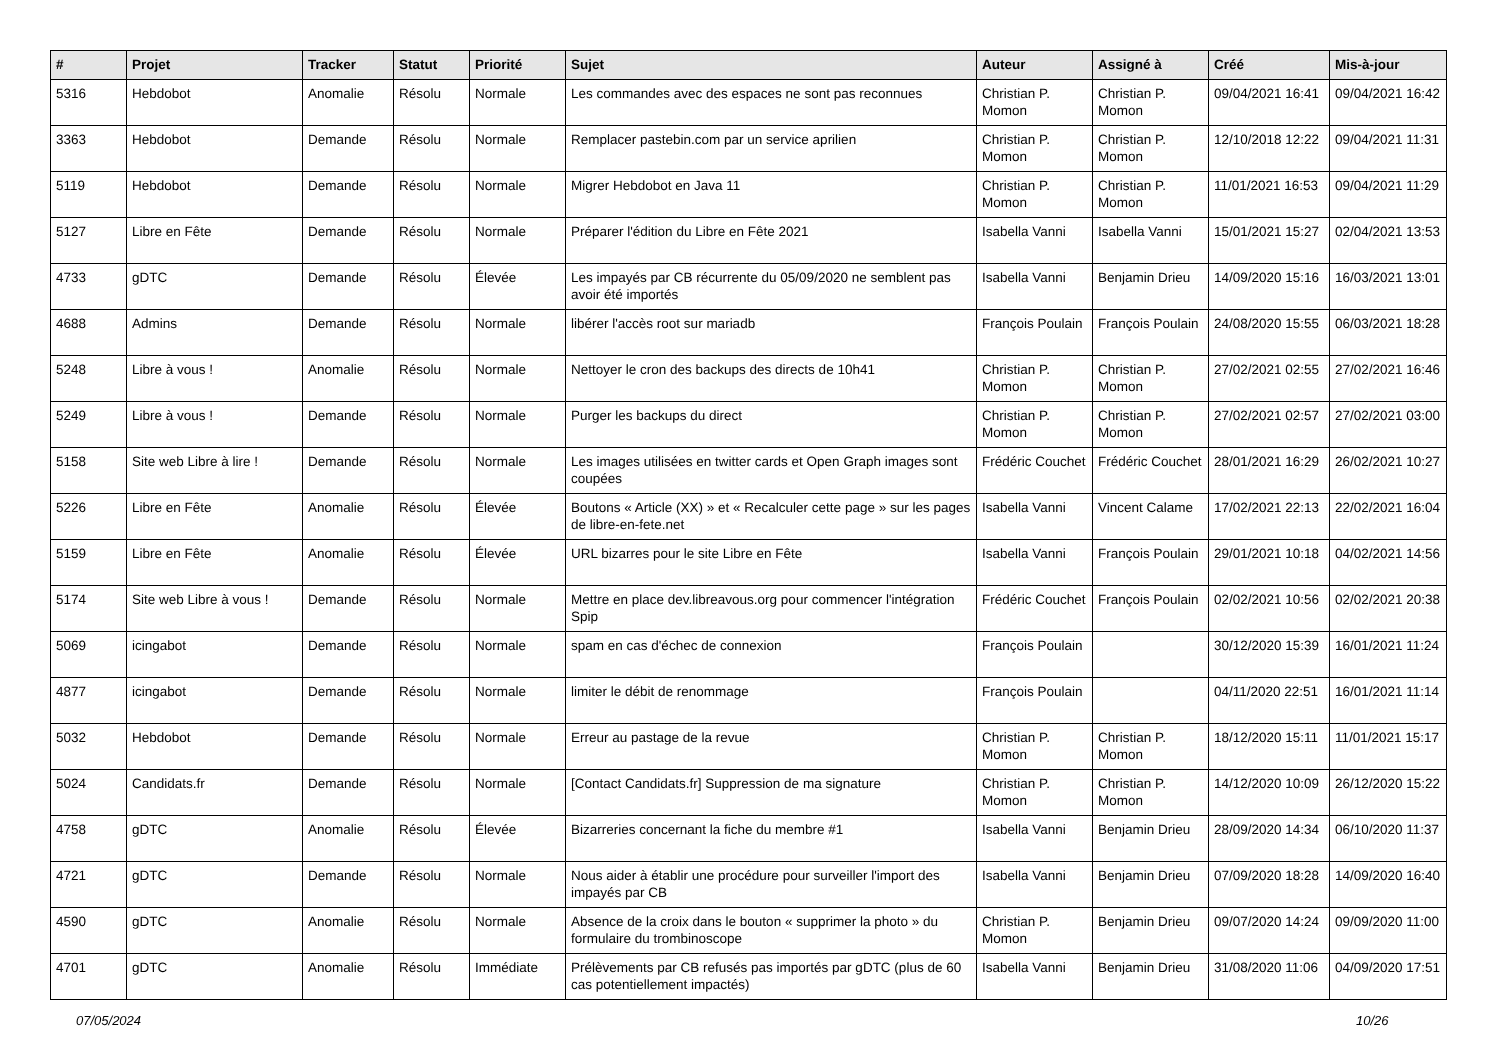| # | Projet | Tracker | Statut | Priorité | Sujet | Auteur | Assigné à | Créé | Mis-à-jour |
| --- | --- | --- | --- | --- | --- | --- | --- | --- | --- |
| 5316 | Hebdobot | Anomalie | Résolu | Normale | Les commandes avec des espaces ne sont pas reconnues | Christian P. Momon | Christian P. Momon | 09/04/2021 16:41 | 09/04/2021 16:42 |
| 3363 | Hebdobot | Demande | Résolu | Normale | Remplacer pastebin.com par un service aprilien | Christian P. Momon | Christian P. Momon | 12/10/2018 12:22 | 09/04/2021 11:31 |
| 5119 | Hebdobot | Demande | Résolu | Normale | Migrer Hebdobot en Java 11 | Christian P. Momon | Christian P. Momon | 11/01/2021 16:53 | 09/04/2021 11:29 |
| 5127 | Libre en Fête | Demande | Résolu | Normale | Préparer l'édition du Libre en Fête 2021 | Isabella Vanni | Isabella Vanni | 15/01/2021 15:27 | 02/04/2021 13:53 |
| 4733 | gDTC | Demande | Résolu | Élevée | Les impayés par CB récurrente du 05/09/2020 ne semblent pas avoir été importés | Isabella Vanni | Benjamin Drieu | 14/09/2020 15:16 | 16/03/2021 13:01 |
| 4688 | Admins | Demande | Résolu | Normale | libérer l'accès root sur mariadb | François Poulain | François Poulain | 24/08/2020 15:55 | 06/03/2021 18:28 |
| 5248 | Libre à vous ! | Anomalie | Résolu | Normale | Nettoyer le cron des backups des directs de 10h41 | Christian P. Momon | Christian P. Momon | 27/02/2021 02:55 | 27/02/2021 16:46 |
| 5249 | Libre à vous ! | Demande | Résolu | Normale | Purger les backups du direct | Christian P. Momon | Christian P. Momon | 27/02/2021 02:57 | 27/02/2021 03:00 |
| 5158 | Site web Libre à lire ! | Demande | Résolu | Normale | Les images utilisées en twitter cards et Open Graph images sont coupées | Frédéric Couchet | Frédéric Couchet | 28/01/2021 16:29 | 26/02/2021 10:27 |
| 5226 | Libre en Fête | Anomalie | Résolu | Élevée | Boutons « Article (XX) » et « Recalculer cette page » sur les pages de libre-en-fete.net | Isabella Vanni | Vincent Calame | 17/02/2021 22:13 | 22/02/2021 16:04 |
| 5159 | Libre en Fête | Anomalie | Résolu | Élevée | URL bizarres pour le site Libre en Fête | Isabella Vanni | François Poulain | 29/01/2021 10:18 | 04/02/2021 14:56 |
| 5174 | Site web Libre à vous ! | Demande | Résolu | Normale | Mettre en place dev.libreavous.org pour commencer l'intégration Spip | Frédéric Couchet | François Poulain | 02/02/2021 10:56 | 02/02/2021 20:38 |
| 5069 | icingabot | Demande | Résolu | Normale | spam en cas d'échec de connexion | François Poulain | | 30/12/2020 15:39 | 16/01/2021 11:24 |
| 4877 | icingabot | Demande | Résolu | Normale | limiter le débit de renommage | François Poulain | | 04/11/2020 22:51 | 16/01/2021 11:14 |
| 5032 | Hebdobot | Demande | Résolu | Normale | Erreur au pastage de la revue | Christian P. Momon | Christian P. Momon | 18/12/2020 15:11 | 11/01/2021 15:17 |
| 5024 | Candidats.fr | Demande | Résolu | Normale | [Contact Candidats.fr] Suppression de ma signature | Christian P. Momon | Christian P. Momon | 14/12/2020 10:09 | 26/12/2020 15:22 |
| 4758 | gDTC | Anomalie | Résolu | Élevée | Bizarreries concernant la fiche du membre #1 | Isabella Vanni | Benjamin Drieu | 28/09/2020 14:34 | 06/10/2020 11:37 |
| 4721 | gDTC | Demande | Résolu | Normale | Nous aider à établir une procédure pour surveiller l'import des impayés par CB | Isabella Vanni | Benjamin Drieu | 07/09/2020 18:28 | 14/09/2020 16:40 |
| 4590 | gDTC | Anomalie | Résolu | Normale | Absence de la croix dans le bouton « supprimer la photo » du formulaire du trombinoscope | Christian P. Momon | Benjamin Drieu | 09/07/2020 14:24 | 09/09/2020 11:00 |
| 4701 | gDTC | Anomalie | Résolu | Immédiate | Prélèvements par CB refusés pas importés par gDTC (plus de 60 cas potentiellement impactés) | Isabella Vanni | Benjamin Drieu | 31/08/2020 11:06 | 04/09/2020 17:51 |
07/05/2024 10/26